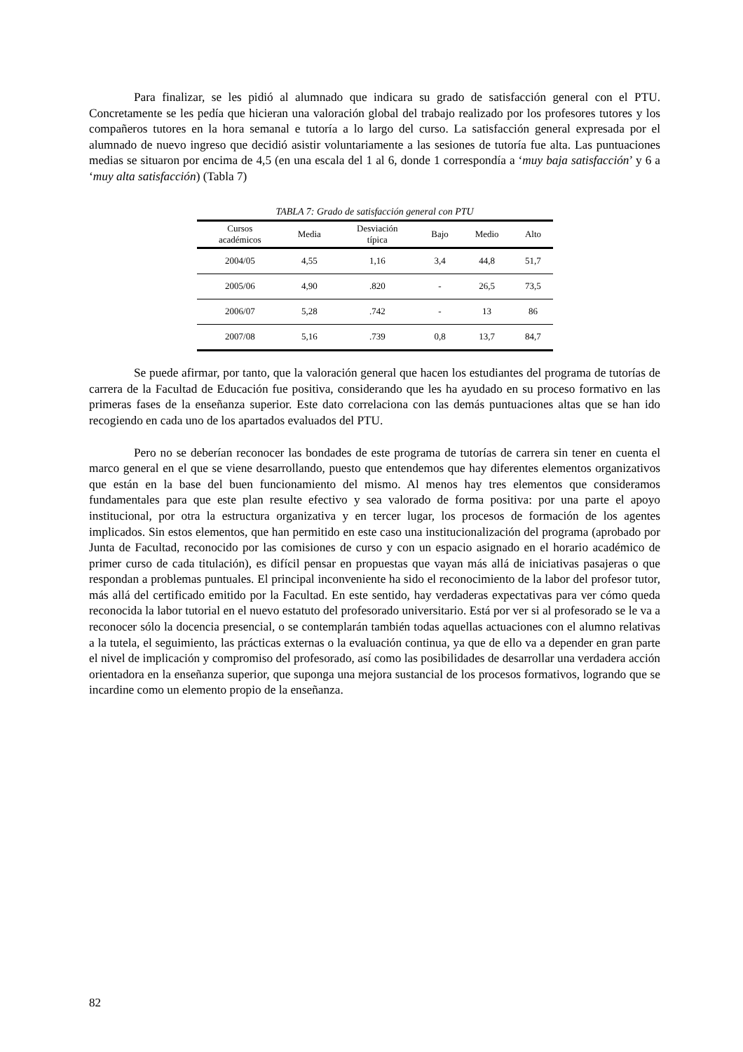Para finalizar, se les pidió al alumnado que indicara su grado de satisfacción general con el PTU. Concretamente se les pedía que hicieran una valoración global del trabajo realizado por los profesores tutores y los compañeros tutores en la hora semanal e tutoría a lo largo del curso. La satisfacción general expresada por el alumnado de nuevo ingreso que decidió asistir voluntariamente a las sesiones de tutoría fue alta. Las puntuaciones medias se situaron por encima de 4,5 (en una escala del 1 al 6, donde 1 correspondía a ‘muy baja satisfacción’ y 6 a ‘muy alta satisfacción) (Tabla 7)
TABLA 7: Grado de satisfacción general con PTU
| Cursos académicos | Media | Desviación típica | Bajo | Medio | Alto |
| --- | --- | --- | --- | --- | --- |
| 2004/05 | 4,55 | 1,16 | 3,4 | 44,8 | 51,7 |
| 2005/06 | 4,90 | .820 | - | 26,5 | 73,5 |
| 2006/07 | 5,28 | .742 | - | 13 | 86 |
| 2007/08 | 5,16 | .739 | 0,8 | 13,7 | 84,7 |
Se puede afirmar, por tanto, que la valoración general que hacen los estudiantes del programa de tutorías de carrera de la Facultad de Educación fue positiva, considerando que les ha ayudado en su proceso formativo en las primeras fases de la enseñanza superior. Este dato correlaciona con las demás puntuaciones altas que se han ido recogiendo en cada uno de los apartados evaluados del PTU.
Pero no se deberían reconocer las bondades de este programa de tutorías de carrera sin tener en cuenta el marco general en el que se viene desarrollando, puesto que entendemos que hay diferentes elementos organizativos que están en la base del buen funcionamiento del mismo. Al menos hay tres elementos que consideramos fundamentales para que este plan resulte efectivo y sea valorado de forma positiva: por una parte el apoyo institucional, por otra la estructura organizativa y en tercer lugar, los procesos de formación de los agentes implicados. Sin estos elementos, que han permitido en este caso una institucionalización del programa (aprobado por Junta de Facultad, reconocido por las comisiones de curso y con un espacio asignado en el horario académico de primer curso de cada titulación), es difícil pensar en propuestas que vayan más allá de iniciativas pasajeras o que respondan a problemas puntuales. El principal inconveniente ha sido el reconocimiento de la labor del profesor tutor, más allá del certificado emitido por la Facultad. En este sentido, hay verdaderas expectativas para ver cómo queda reconocida la labor tutorial en el nuevo estatuto del profesorado universitario. Está por ver si al profesorado se le va a reconocer sólo la docencia presencial, o se contemplarán también todas aquellas actuaciones con el alumno relativas a la tutela, el seguimiento, las prácticas externas o la evaluación continua, ya que de ello va a depender en gran parte el nivel de implicación y compromiso del profesorado, así como las posibilidades de desarrollar una verdadera acción orientadora en la enseñanza superior, que suponga una mejora sustancial de los procesos formativos, logrando que se incardine como un elemento propio de la enseñanza.
82